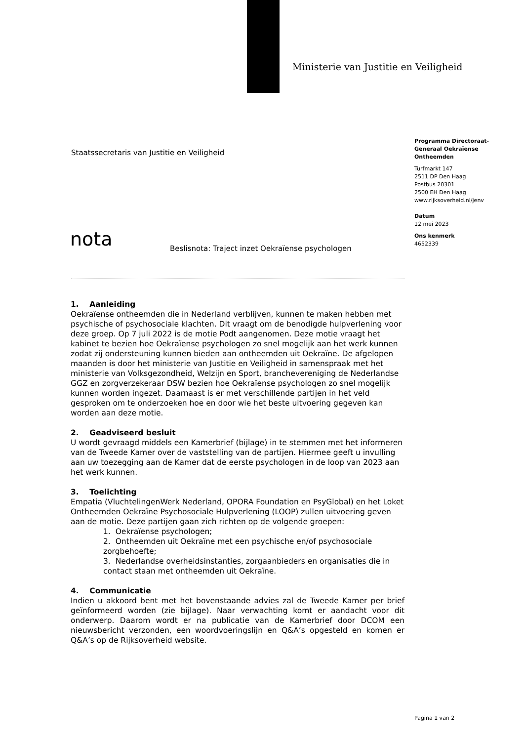Ministerie van Justitie en Veiligheid
Staatssecretaris van Justitie en Veiligheid
Programma Directoraat-Generaal Oekraïense Ontheemden
Turfmarkt 147
2511 DP Den Haag
Postbus 20301
2500 EH Den Haag
www.rijksoverheid.nl/jenv
Datum
12 mei 2023
Ons kenmerk
4652339
nota
Beslisnota: Traject inzet Oekraïense psychologen
1. Aanleiding
Oekraïense ontheemden die in Nederland verblijven, kunnen te maken hebben met psychische of psychosociale klachten. Dit vraagt om de benodigde hulpverlening voor deze groep. Op 7 juli 2022 is de motie Podt aangenomen. Deze motie vraagt het kabinet te bezien hoe Oekraïense psychologen zo snel mogelijk aan het werk kunnen zodat zij ondersteuning kunnen bieden aan ontheemden uit Oekraïne. De afgelopen maanden is door het ministerie van Justitie en Veiligheid in samenspraak met het ministerie van Volksgezondheid, Welzijn en Sport, branchevereniging de Nederlandse GGZ en zorgverzekeraar DSW bezien hoe Oekraïense psychologen zo snel mogelijk kunnen worden ingezet. Daarnaast is er met verschillende partijen in het veld gesproken om te onderzoeken hoe en door wie het beste uitvoering gegeven kan worden aan deze motie.
2. Geadviseerd besluit
U wordt gevraagd middels een Kamerbrief (bijlage) in te stemmen met het informeren van de Tweede Kamer over de vaststelling van de partijen. Hiermee geeft u invulling aan uw toezegging aan de Kamer dat de eerste psychologen in de loop van 2023 aan het werk kunnen.
3. Toelichting
Empatia (VluchtelingenWerk Nederland, OPORA Foundation en PsyGlobal) en het Loket Ontheemden Oekraïne Psychosociale Hulpverlening (LOOP) zullen uitvoering geven aan de motie. Deze partijen gaan zich richten op de volgende groepen:
1. Oekraïense psychologen;
2. Ontheemden uit Oekraïne met een psychische en/of psychosociale zorgbehoefte;
3. Nederlandse overheidsinstanties, zorgaanbieders en organisaties die in contact staan met ontheemden uit Oekraïne.
4. Communicatie
Indien u akkoord bent met het bovenstaande advies zal de Tweede Kamer per brief geïnformeerd worden (zie bijlage). Naar verwachting komt er aandacht voor dit onderwerp. Daarom wordt er na publicatie van de Kamerbrief door DCOM een nieuwsbericht verzonden, een woordvoeringslijn en Q&A’s opgesteld en komen er Q&A’s op de Rijksoverheid website.
Pagina 1 van 2